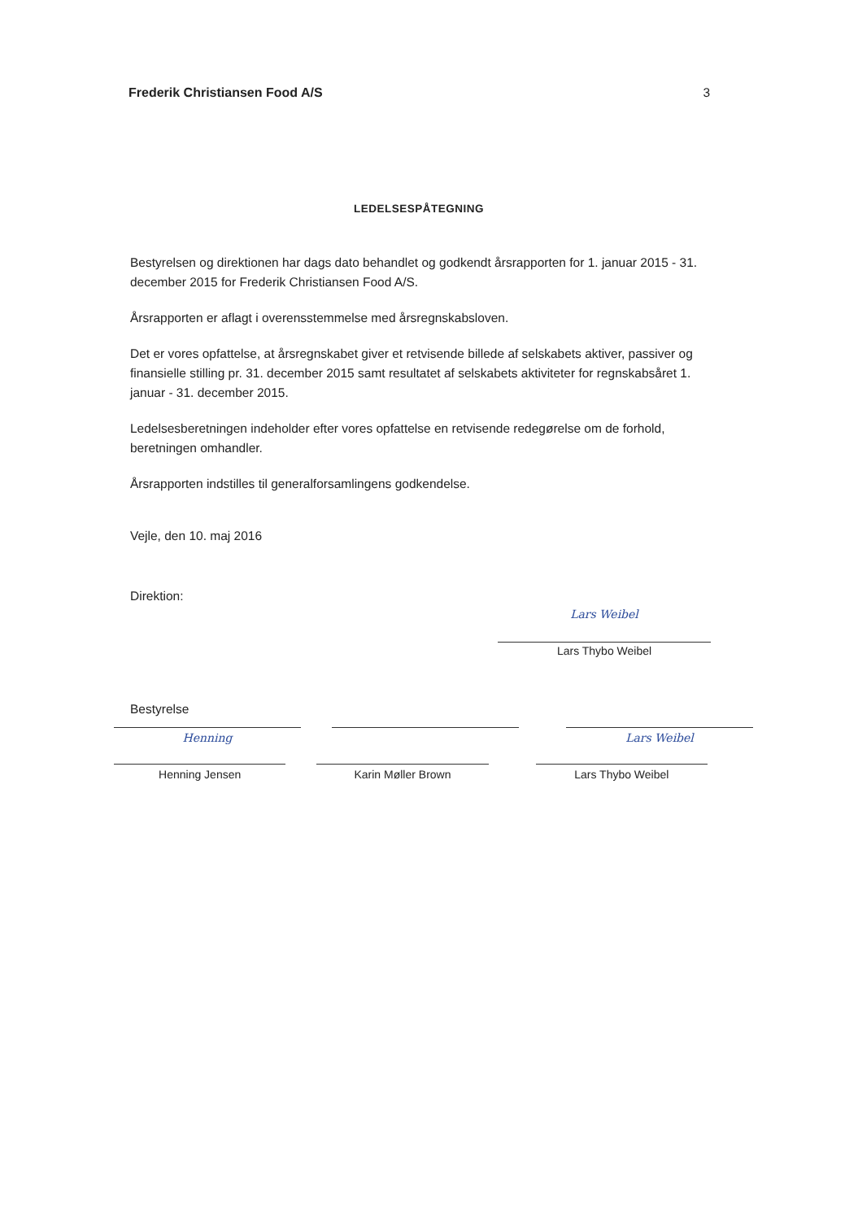Frederik Christiansen Food A/S 3
LEDELSESPÅTEGNING
Bestyrelsen og direktionen har dags dato behandlet og godkendt årsrapporten for 1. januar 2015 - 31. december 2015 for Frederik Christiansen Food A/S.
Årsrapporten er aflagt i overensstemmelse med årsregnskabsloven.
Det er vores opfattelse, at årsregnskabet giver et retvisende billede af selskabets aktiver, passiver og finansielle stilling pr. 31. december 2015 samt resultatet af selskabets aktiviteter for regnskabsåret 1. januar - 31. december 2015.
Ledelsesberetningen indeholder efter vores opfattelse en retvisende redegørelse om de forhold, beretningen omhandler.
Årsrapporten indstilles til generalforsamlingens godkendelse.
Vejle, den 10. maj 2016
Direktion:
Lars Weibel
Lars Thybo Weibel
Bestyrelse
Henning Lars Weibel
Henning Jensen Karin Møller Brown Lars Thybo Weibel